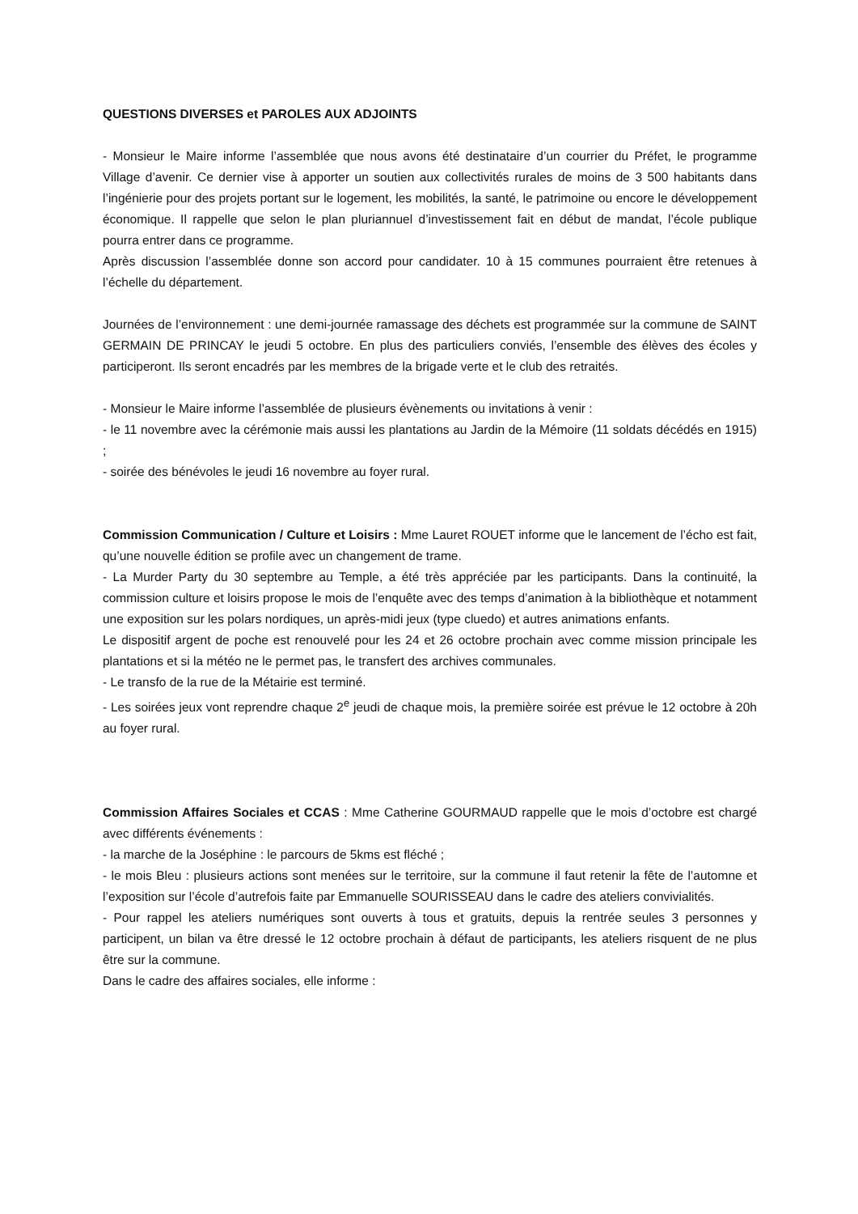QUESTIONS DIVERSES et PAROLES AUX ADJOINTS
- Monsieur le Maire informe l’assemblée que nous avons été destinataire d’un courrier du Préfet, le programme Village d’avenir. Ce dernier vise à apporter un soutien aux collectivités rurales de moins de 3 500 habitants dans l’ingénierie pour des projets portant sur le logement, les mobilités, la santé, le patrimoine ou encore le développement économique. Il rappelle que selon le plan pluriannuel d’investissement fait en début de mandat, l’école publique pourra entrer dans ce programme.
Après discussion l’assemblée donne son accord pour candidater. 10 à 15 communes pourraient être retenues à l’échelle du département.
Journées de l’environnement : une demi-journée ramassage des déchets est programmée sur la commune de SAINT GERMAIN DE PRINCAY le jeudi 5 octobre. En plus des particuliers conviés, l’ensemble des élèves des écoles y participeront. Ils seront encadrés par les membres de la brigade verte et le club des retraités.
- Monsieur le Maire informe l’assemblée de plusieurs évènements ou invitations à venir :
- le 11 novembre avec la cérémonie mais aussi les plantations au Jardin de la Mémoire (11 soldats décédés en 1915) ;
- soirée des bénévoles le jeudi 16 novembre au foyer rural.
Commission Communication / Culture et Loisirs : Mme Lauret ROUET informe que le lancement de l’écho est fait, qu’une nouvelle édition se profile avec un changement de trame.
- La Murder Party du 30 septembre au Temple, a été très appréciée par les participants. Dans la continuité, la commission culture et loisirs propose le mois de l’enquête avec des temps d’animation à la bibliothèque et notamment une exposition sur les polars nordiques, un après-midi jeux (type cluedo) et autres animations enfants.
Le dispositif argent de poche est renouvelé pour les 24 et 26 octobre prochain avec comme mission principale les plantations et si la météo ne le permet pas, le transfert des archives communales.
- Le transfo de la rue de la Métairie est terminé.
- Les soirées jeux vont reprendre chaque 2<sup>e</sup> jeudi de chaque mois, la première soirée est prévue le 12 octobre à 20h au foyer rural.
Commission Affaires Sociales et CCAS : Mme Catherine GOURMAUD rappelle que le mois d’octobre est chargé avec différents événements :
- la marche de la Joséphine : le parcours de 5kms est fléché ;
- le mois Bleu : plusieurs actions sont menées sur le territoire, sur la commune il faut retenir la fête de l’automne et l’exposition sur l’école d’autrefois faite par Emmanuelle SOURISSEAU dans le cadre des ateliers convivialités.
- Pour rappel les ateliers numériques sont ouverts à tous et gratuits, depuis la rentrée seules 3 personnes y participent, un bilan va être dressé le 12 octobre prochain à défaut de participants, les ateliers risquent de ne plus être sur la commune.
Dans le cadre des affaires sociales, elle informe :